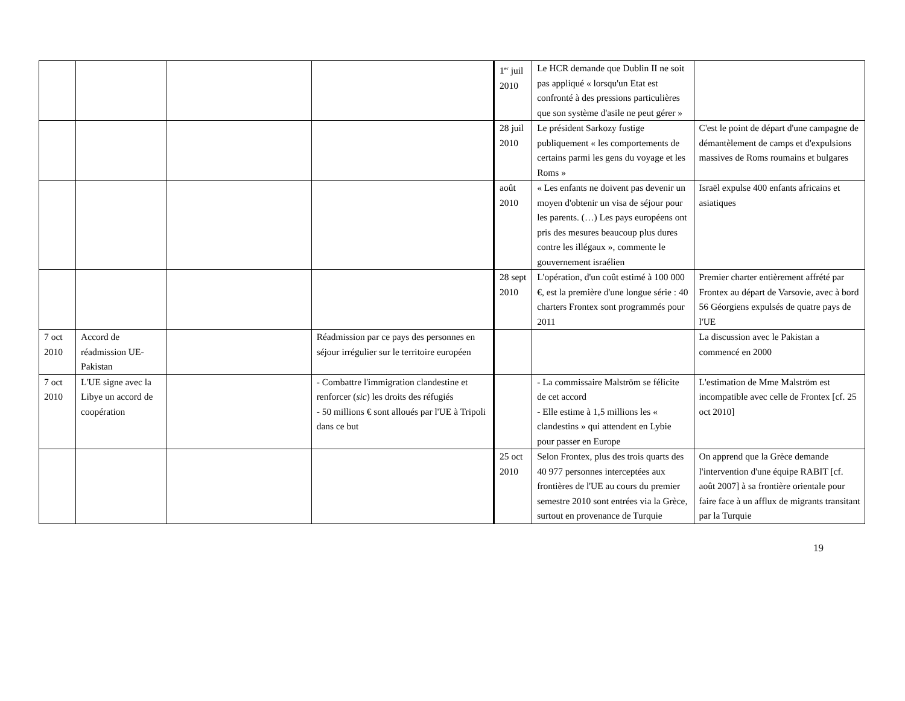| | | | | 1<sup>er</sup> juil 2010 | Le HCR demande que Dublin II ne soit pas appliqué « lorsqu'un Etat est confronté à des pressions particulières que son système d'asile ne peut gérer » | |
| | | | | 28 juil 2010 | Le président Sarkozy fustige publiquement « les comportements de certains parmi les gens du voyage et les Roms » | C'est le point de départ d'une campagne de démantèlement de camps et d'expulsions massives de Roms roumains et bulgares |
| | | | | août 2010 | « Les enfants ne doivent pas devenir un moyen d'obtenir un visa de séjour pour les parents. (…) Les pays européens ont pris des mesures beaucoup plus dures contre les illégaux », commente le gouvernement israélien | Israël expulse 400 enfants africains et asiatiques |
| | | | | 28 sept 2010 | L'opération, d'un coût estimé à 100 000 €, est la première d'une longue série : 40 charters Frontex sont programmés pour 2011 | Premier charter entièrement affrété par Frontex au départ de Varsovie, avec à bord 56 Géorgiens expulsés de quatre pays de l'UE |
| 7 oct 2010 | Accord de réadmission UE-Pakistan | | Réadmission par ce pays des personnes en séjour irrégulier sur le territoire européen | | | La discussion avec le Pakistan a commencé en 2000 |
| 7 oct 2010 | L'UE signe avec la Libye un accord de coopération | | - Combattre l'immigration clandestine et renforcer ( sic ) les droits des réfugiés - 50 millions € sont alloués par l'UE à Tripoli dans ce but | | - La commissaire Malström se félicite de cet accord - Elle estime à 1,5 millions les « clandestins » qui attendent en Lybie pour passer en Europe | L'estimation de Mme Malström est incompatible avec celle de Frontex [cf. 25 oct 2010] |
| | | | | 25 oct 2010 | Selon Frontex, plus des trois quarts des 40 977 personnes interceptées aux frontières de l'UE au cours du premier semestre 2010 sont entrées via la Grèce, surtout en provenance de Turquie | On apprend que la Grèce demande l'intervention d'une équipe RABIT [cf. août 2007] à sa frontière orientale pour faire face à un afflux de migrants transitant par la Turquie |
19